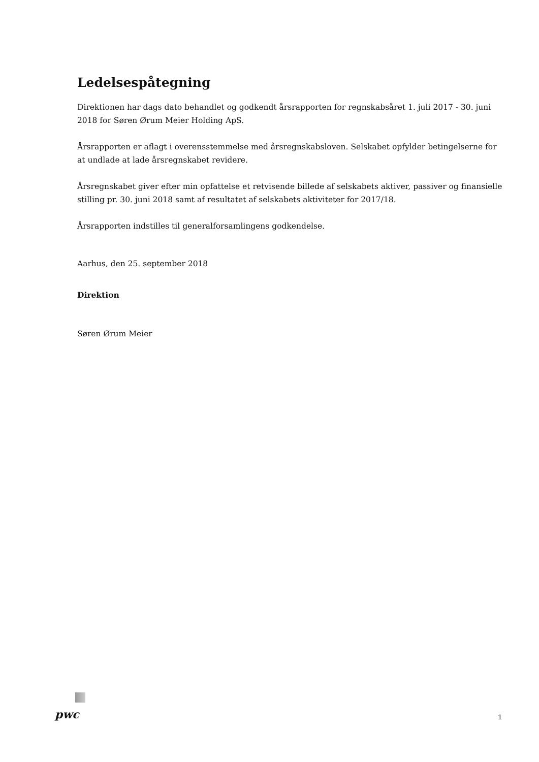Ledelsespåtegning
Direktionen har dags dato behandlet og godkendt årsrapporten for regnskabsåret 1. juli 2017 - 30. juni 2018 for Søren Ørum Meier Holding ApS.
Årsrapporten er aflagt i overensstemmelse med årsregnskabsloven. Selskabet opfylder betingelserne for at undlade at lade årsregnskabet revidere.
Årsregnskabet giver efter min opfattelse et retvisende billede af selskabets aktiver, passiver og finansielle stilling pr. 30. juni 2018 samt af resultatet af selskabets aktiviteter for 2017/18.
Årsrapporten indstilles til generalforsamlingens godkendelse.
Aarhus, den 25. september 2018
Direktion
Søren Ørum Meier
pwc
1